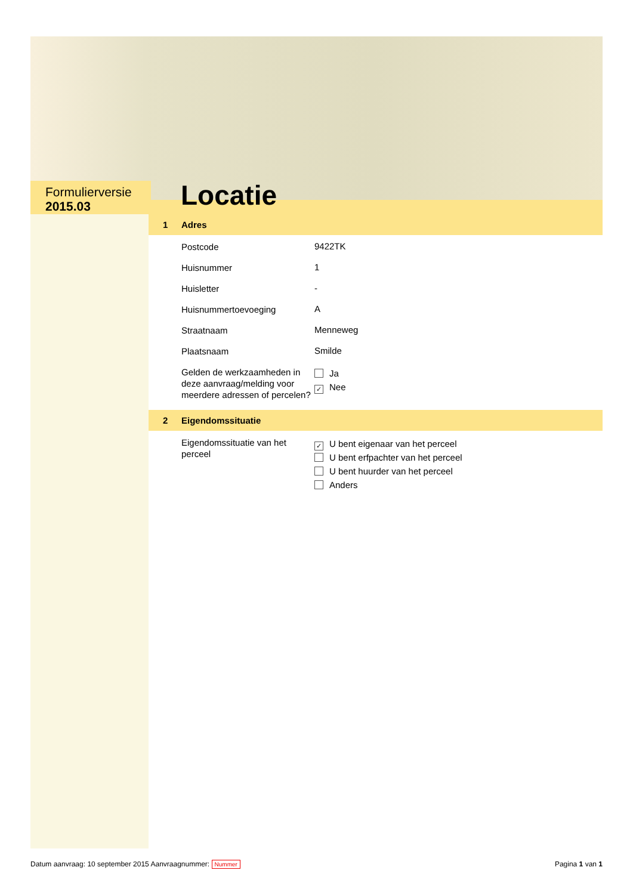Formulierversie
2015.03
Locatie
1 Adres
Postcode
9422TK
Huisnummer
1
Huisletter
-
Huisnummertoevoeging
A
Straatnaam
Menneweg
Plaatsnaam
Smilde
Gelden de werkzaamheden in deze aanvraag/melding voor meerdere adressen of percelen?
Ja
✓ Nee
2 Eigendomssituatie
Eigendomssituatie van het perceel
✓ U bent eigenaar van het perceel
U bent erfpachter van het perceel
U bent huurder van het perceel
Anders
Datum aanvraag: 10 september 2015 Aanvraagnummer: Nummer
Pagina 1 van 1